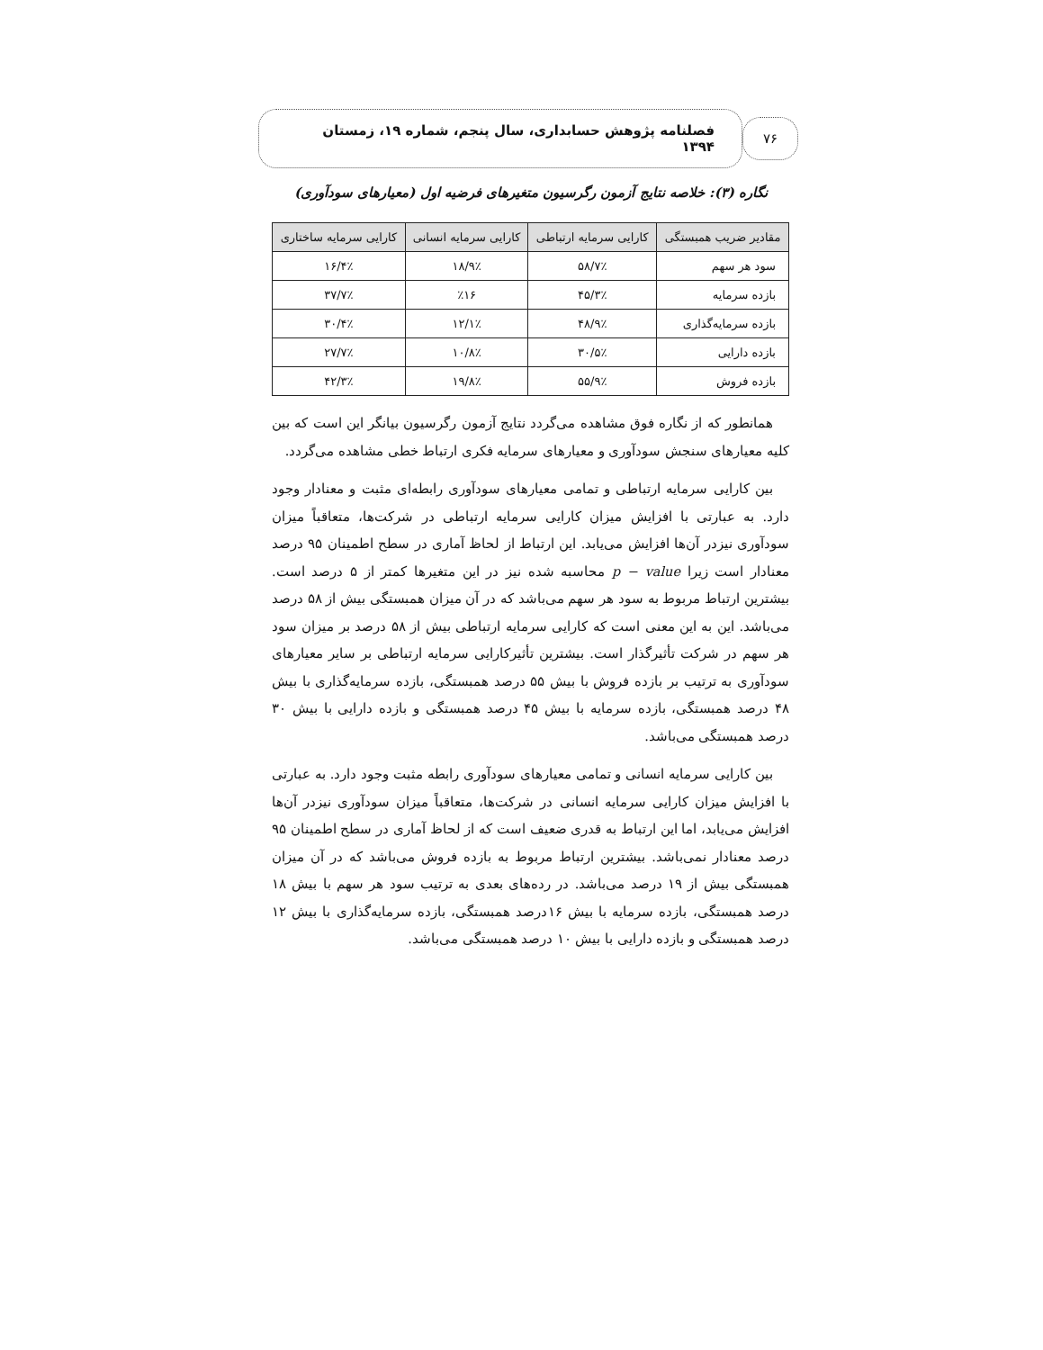۷۶
فصلنامه پژوهش حسابداری، سال پنجم، شماره ۱۹، زمستان ۱۳۹۴
نگاره (۳): خلاصه نتایج آزمون رگرسیون متغیرهای فرضیه اول (معیارهای سودآوری)
| مقادیر ضریب همبستگی | کارایی سرمایه ارتباطی | کارایی سرمایه انسانی | کارایی سرمایه ساختاری |
| --- | --- | --- | --- |
| سود هر سهم | ۵۸/۷٪ | ۱۸/۹٪ | ۱۶/۴٪ |
| بازده سرمایه | ۴۵/۳٪ | ٪۱۶ | ۳۷/۷٪ |
| بازده سرمایه‌گذاری | ۴۸/۹٪ | ۱۲/۱٪ | ۳۰/۴٪ |
| بازده دارایی | ۳۰/۵٪ | ۱۰/۸٪ | ۲۷/۷٪ |
| بازده فروش | ۵۵/۹٪ | ۱۹/۸٪ | ۴۲/۳٪ |
همانطور که از نگاره فوق مشاهده می‌گردد نتایج آزمون رگرسیون بیانگر این است که بین کلیه معیارهای سنجش سودآوری و معیارهای سرمایه فکری ارتباط خطی مشاهده می‌گردد.
بین کارایی سرمایه ارتباطی و تمامی معیارهای سودآوری رابطه‌ای مثبت و معنادار وجود دارد. به عبارتی با افزایش میزان کارایی سرمایه ارتباطی در شرکت‌ها، متعاقباً میزان سودآوری نیزدر آن‌ها افزایش می‌یابد. این ارتباط از لحاظ آماری در سطح اطمینان ۹۵ درصد معنادار است زیرا p − value محاسبه شده نیز در این متغیرها کمتر از ۵ درصد است. بیشترین ارتباط مربوط به سود هر سهم می‌باشد که در آن میزان همبستگی بیش از ۵۸ درصد می‌باشد. این به این معنی است که کارایی سرمایه ارتباطی بیش از ۵۸ درصد بر میزان سود هر سهم در شرکت تأثیرگذار است. بیشترین تأثیرکارایی سرمایه ارتباطی بر سایر معیارهای سودآوری به ترتیب بر بازده فروش با بیش ۵۵ درصد همبستگی، بازده سرمایه‌گذاری با بیش ۴۸ درصد همبستگی، بازده سرمایه با بیش ۴۵ درصد همبستگی و بازده دارایی با بیش ۳۰ درصد همبستگی می‌باشد.
بین کارایی سرمایه انسانی و تمامی معیارهای سودآوری رابطه مثبت وجود دارد. به عبارتی با افزایش میزان کارایی سرمایه انسانی در شرکت‌ها، متعاقباً میزان سودآوری نیزدر آن‌ها افزایش می‌یابد، اما این ارتباط به قدری ضعیف است که از لحاظ آماری در سطح اطمینان ۹۵ درصد معنادار نمی‌باشد. بیشترین ارتباط مربوط به بازده فروش می‌باشد که در آن میزان همبستگی بیش از ۱۹ درصد می‌باشد. در رده‌های بعدی به ترتیب سود هر سهم با بیش ۱۸ درصد همبستگی، بازده سرمایه با بیش ۱۶درصد همبستگی، بازده سرمایه‌گذاری با بیش ۱۲ درصد همبستگی و بازده دارایی با بیش ۱۰ درصد همبستگی می‌باشد.